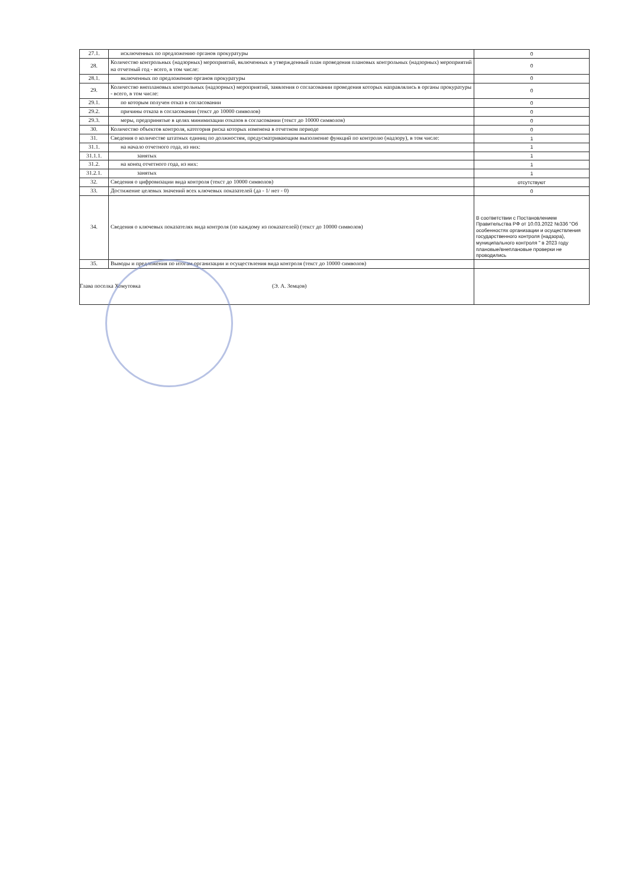| 27.1. | исключенных по предложению органов прокуратуры | 0 |
| 28. | Количество контрольных (надзорных) мероприятий, включенных в утвержденный план проведения плановых контрольных (надзорных) мероприятий на отчетный год - всего, в том числе: | 0 |
| 28.1. | включенных по предложению органов прокуратуры | 0 |
| 29. | Количество внеплановых контрольных (надзорных) мероприятий, заявления о согласовании проведения которых направлялись в органы прокуратуры - всего, в том числе: | 0 |
| 29.1. | по которым получен отказ в согласовании | 0 |
| 29.2. | причины отказа в согласовании (текст до 10000 символов) | 0 |
| 29.3. | меры, предпринятые в целях минимизации отказов в согласовании (текст до 10000 символов) | 0 |
| 30. | Количество объектов контроля, категория риска которых изменена в отчетном периоде | 0 |
| 31. | Сведения о количестве штатных единиц по должностям, предусматривающим выполнение функций по контролю (надзору), в том числе: | 1 |
| 31.1. | на начало отчетного года, из них: | 1 |
| 31.1.1. | занятых | 1 |
| 31.2. | на конец отчетного года, из них: | 1 |
| 31.2.1. | занятых | 1 |
| 32. | Сведения о цифровизации вида контроля (текст до 10000 символов) | отсутствуют |
| 33. | Достижение целевых значений всех ключевых показателей (да - 1/ нет - 0) | 0 |
| 34. | Сведения о ключевых показателях вида контроля (по каждому из показателей) (текст до 10000 символов) | В соответствии с Постановлением Правительства РФ от 10.03.2022 №336 "Об особенностях организации и осуществления государственного контроля (надзора), муниципального контроля " в 2023 году плановые/внеплановые проверки не проводились |
| 35. | Выводы и предложения по итогам организации и осуществления вида контроля (текст до 10000 символов) | |
| Глава поселка Хомутовка (Э. А. Земцов) | | |